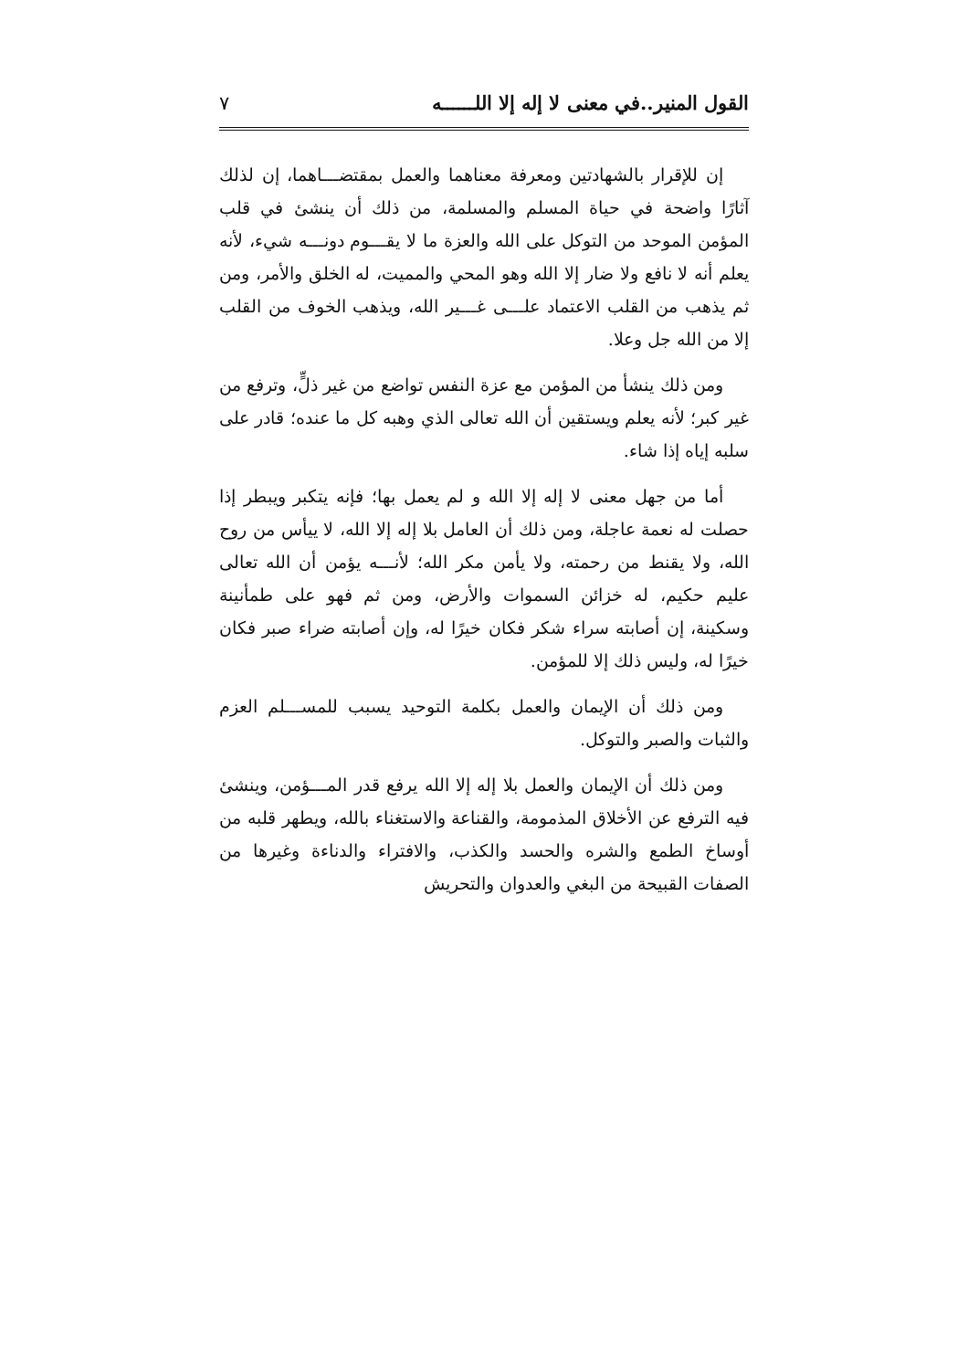القول المنير..في معنى لا إله إلا اللــــــه ٧
إن للإقرار بالشهادتين ومعرفة معناهما والعمل بمقتضـــاهما، إن لذلك آثارًا واضحة في حياة المسلم والمسلمة، من ذلك أن ينشئ في قلب المؤمن الموحد من التوكل على الله والعزة ما لا يقـــوم دونـــه شيء، لأنه يعلم أنه لا نافع ولا ضار إلا الله وهو المحي والمميت، له الخلق والأمر، ومن ثم يذهب من القلب الاعتماد علـــى غـــير الله، ويذهب الخوف من القلب إلا من الله جل وعلا.
ومن ذلك ينشأ من المؤمن مع عزة النفس تواضع من غير ذلٍّ، وترفع من غير كبر؛ لأنه يعلم ويستقين أن الله تعالى الذي وهبه كل ما عنده؛ قادر على سلبه إياه إذا شاء.
أما من جهل معنى لا إله إلا الله و لم يعمل بها؛ فإنه يتكبر ويبطر إذا حصلت له نعمة عاجلة، ومن ذلك أن العامل بلا إله إلا الله، لا ييأس من روح الله، ولا يقنط من رحمته، ولا يأمن مكر الله؛ لأنـــه يؤمن أن الله تعالى عليم حكيم، له خزائن السموات والأرض، ومن ثم فهو على طمأنينة وسكينة، إن أصابته سراء شكر فكان خيرًا له، وإن أصابته ضراء صبر فكان خيرًا له، وليس ذلك إلا للمؤمن.
ومن ذلك أن الإيمان والعمل بكلمة التوحيد يسبب للمســـلم العزم والثبات والصبر والتوكل.
ومن ذلك أن الإيمان والعمل بلا إله إلا الله يرفع قدر المـــؤمن، وينشئ فيه الترفع عن الأخلاق المذمومة، والقناعة والاستغناء بالله، ويطهر قلبه من أوساخ الطمع والشره والحسد والكذب، والافتراء والدناءة وغيرها من الصفات القبيحة من البغي والعدوان والتحريش